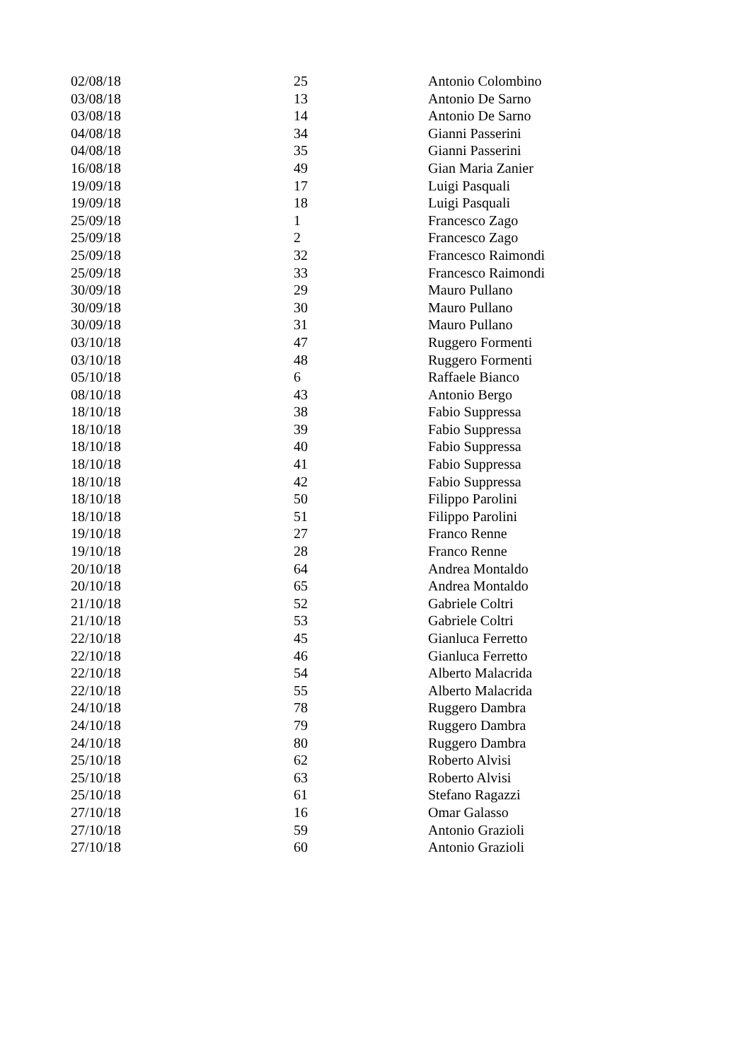| 02/08/18 | 25 | Antonio Colombino |
| 03/08/18 | 13 | Antonio De Sarno |
| 03/08/18 | 14 | Antonio De Sarno |
| 04/08/18 | 34 | Gianni Passerini |
| 04/08/18 | 35 | Gianni Passerini |
| 16/08/18 | 49 | Gian Maria Zanier |
| 19/09/18 | 17 | Luigi Pasquali |
| 19/09/18 | 18 | Luigi Pasquali |
| 25/09/18 | 1 | Francesco Zago |
| 25/09/18 | 2 | Francesco Zago |
| 25/09/18 | 32 | Francesco Raimondi |
| 25/09/18 | 33 | Francesco Raimondi |
| 30/09/18 | 29 | Mauro Pullano |
| 30/09/18 | 30 | Mauro Pullano |
| 30/09/18 | 31 | Mauro Pullano |
| 03/10/18 | 47 | Ruggero Formenti |
| 03/10/18 | 48 | Ruggero Formenti |
| 05/10/18 | 6 | Raffaele Bianco |
| 08/10/18 | 43 | Antonio Bergo |
| 18/10/18 | 38 | Fabio Suppressa |
| 18/10/18 | 39 | Fabio Suppressa |
| 18/10/18 | 40 | Fabio Suppressa |
| 18/10/18 | 41 | Fabio Suppressa |
| 18/10/18 | 42 | Fabio Suppressa |
| 18/10/18 | 50 | Filippo Parolini |
| 18/10/18 | 51 | Filippo Parolini |
| 19/10/18 | 27 | Franco Renne |
| 19/10/18 | 28 | Franco Renne |
| 20/10/18 | 64 | Andrea Montaldo |
| 20/10/18 | 65 | Andrea Montaldo |
| 21/10/18 | 52 | Gabriele Coltri |
| 21/10/18 | 53 | Gabriele Coltri |
| 22/10/18 | 45 | Gianluca Ferretto |
| 22/10/18 | 46 | Gianluca Ferretto |
| 22/10/18 | 54 | Alberto Malacrida |
| 22/10/18 | 55 | Alberto Malacrida |
| 24/10/18 | 78 | Ruggero Dambra |
| 24/10/18 | 79 | Ruggero Dambra |
| 24/10/18 | 80 | Ruggero Dambra |
| 25/10/18 | 62 | Roberto Alvisi |
| 25/10/18 | 63 | Roberto Alvisi |
| 25/10/18 | 61 | Stefano Ragazzi |
| 27/10/18 | 16 | Omar Galasso |
| 27/10/18 | 59 | Antonio Grazioli |
| 27/10/18 | 60 | Antonio Grazioli |